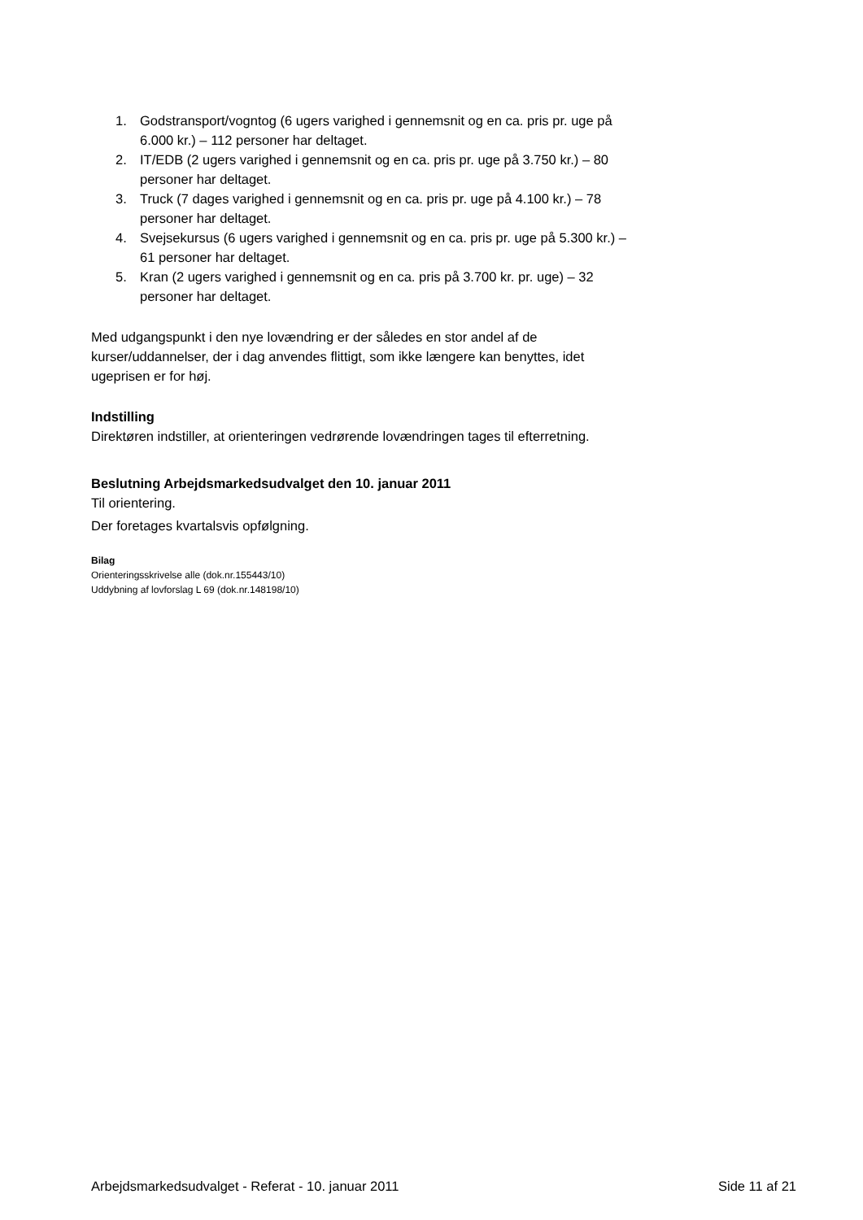1. Godstransport/vogntog (6 ugers varighed i gennemsnit og en ca. pris pr. uge på 6.000 kr.) – 112 personer har deltaget.
2. IT/EDB (2 ugers varighed i gennemsnit og en ca. pris pr. uge på 3.750 kr.) – 80 personer har deltaget.
3. Truck (7 dages varighed i gennemsnit og en ca. pris pr. uge på 4.100 kr.) – 78 personer har deltaget.
4. Svejsekursus (6 ugers varighed i gennemsnit og en ca. pris pr. uge på 5.300 kr.) – 61 personer har deltaget.
5. Kran (2 ugers varighed i gennemsnit og en ca. pris på 3.700 kr. pr. uge) – 32 personer har deltaget.
Med udgangspunkt i den nye lovændring er der således en stor andel af de kurser/uddannelser, der i dag anvendes flittigt, som ikke længere kan benyttes, idet ugeprisen er for høj.
Indstilling
Direktøren indstiller, at orienteringen vedrørende lovændringen tages til efterretning.
Beslutning Arbejdsmarkedsudvalget den 10. januar 2011
Til orientering.
Der foretages kvartalsvis opfølgning.
Bilag
Orienteringsskrivelse alle (dok.nr.155443/10)
Uddybning af lovforslag L 69 (dok.nr.148198/10)
Arbejdsmarkedsudvalget - Referat - 10. januar 2011 Side 11 af 21